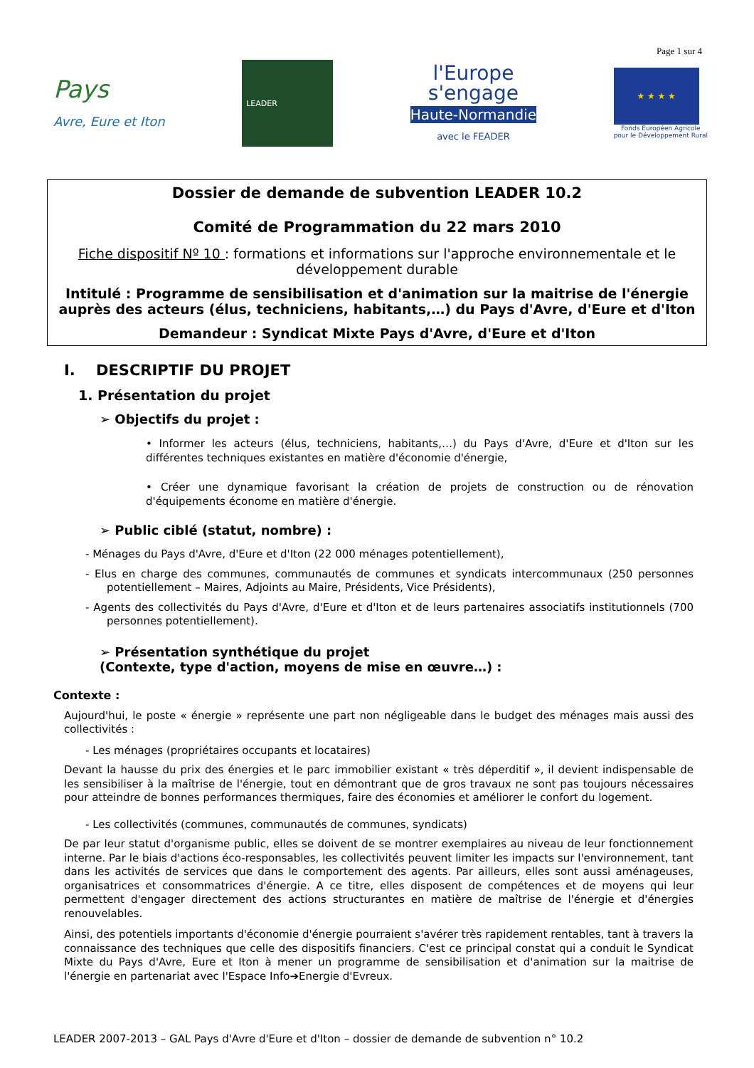Page 1 sur 4
Pays
Avre, Eure et Iton
LEADER
l'Europe
s'engage
Haute-Normandie
avec le FEADER
★ ★ ★ ★
Fonds Européen Agricole
pour le Développement Rural
Dossier de demande de subvention LEADER 10.2
Comité de Programmation du 22 mars 2010
Fiche dispositif Nº 10 : formations et informations sur l'approche environnementale et le développement durable
Intitulé : Programme de sensibilisation et d'animation sur la maitrise de l'énergie auprès des acteurs (élus, techniciens, habitants,…) du Pays d'Avre, d'Eure et d'Iton
Demandeur : Syndicat Mixte Pays d'Avre, d'Eure et d'Iton
I. DESCRIPTIF DU PROJET
1. Présentation du projet
➢ Objectifs du projet :
• Informer les acteurs (élus, techniciens, habitants,…) du Pays d'Avre, d'Eure et d'Iton sur les différentes techniques existantes en matière d'économie d'énergie,
• Créer une dynamique favorisant la création de projets de construction ou de rénovation d'équipements économe en matière d'énergie.
➢ Public ciblé (statut, nombre) :
- Ménages du Pays d'Avre, d'Eure et d'Iton (22 000 ménages potentiellement),
- Elus en charge des communes, communautés de communes et syndicats intercommunaux (250 personnes potentiellement – Maires, Adjoints au Maire, Présidents, Vice Présidents),
- Agents des collectivités du Pays d'Avre, d'Eure et d'Iton et de leurs partenaires associatifs institutionnels (700 personnes potentiellement).
➢ Présentation synthétique du projet
(Contexte, type d'action, moyens de mise en œuvre…) :
Contexte :
Aujourd'hui, le poste « énergie » représente une part non négligeable dans le budget des ménages mais aussi des collectivités :
- Les ménages (propriétaires occupants et locataires)
Devant la hausse du prix des énergies et le parc immobilier existant « très déperditif », il devient indispensable de les sensibiliser à la maîtrise de l'énergie, tout en démontrant que de gros travaux ne sont pas toujours nécessaires pour atteindre de bonnes performances thermiques, faire des économies et améliorer le confort du logement.
- Les collectivités (communes, communautés de communes, syndicats)
De par leur statut d'organisme public, elles se doivent de se montrer exemplaires au niveau de leur fonctionnement interne. Par le biais d'actions éco-responsables, les collectivités peuvent limiter les impacts sur l'environnement, tant dans les activités de services que dans le comportement des agents. Par ailleurs, elles sont aussi aménageuses, organisatrices et consommatrices d'énergie. A ce titre, elles disposent de compétences et de moyens qui leur permettent d'engager directement des actions structurantes en matière de maîtrise de l'énergie et d'énergies renouvelables.
Ainsi, des potentiels importants d'économie d'énergie pourraient s'avérer très rapidement rentables, tant à travers la connaissance des techniques que celle des dispositifs financiers. C'est ce principal constat qui a conduit le Syndicat Mixte du Pays d'Avre, Eure et Iton à mener un programme de sensibilisation et d'animation sur la maitrise de l'énergie en partenariat avec l'Espace Info➔Energie d'Evreux.
LEADER 2007-2013 – GAL Pays d'Avre d'Eure et d'Iton – dossier de demande de subvention n° 10.2